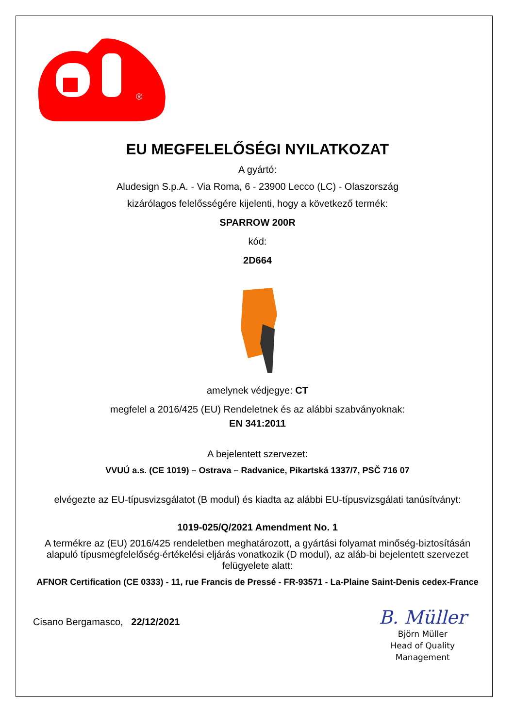®
EU MEGFELELŐSÉGI NYILATKOZAT
A gyártó:
Aludesign S.p.A. - Via Roma, 6 - 23900 Lecco (LC) - Olaszország
kizárólagos felelősségére kijelenti, hogy a következő termék:
SPARROW 200R
kód:
2D664
amelynek védjegye: CT
megfelel a 2016/425 (EU) Rendeletnek és az alábbi szabványoknak:
EN 341:2011
A bejelentett szervezet:
VVUÚ a.s. (CE 1019) – Ostrava – Radvanice, Pikartská 1337/7, PSČ 716 07
elvégezte az EU-típusvizsgálatot (B modul) és kiadta az alábbi EU-típusvizsgálati tanúsítványt:
1019-025/Q/2021 Amendment No. 1
A termékre az (EU) 2016/425 rendeletben meghatározott, a gyártási folyamat minőség-biztosításán alapuló típusmegfelelőség-értékelési eljárás vonatkozik (D modul), az aláb-bi bejelentett szervezet felügyelete alatt:
AFNOR Certification (CE 0333) - 11, rue Francis de Pressé - FR-93571 - La-Plaine Saint-Denis cedex-France
Cisano Bergamasco, 22/12/2021
B. Müller
Björn Müller
Head of Quality
Management